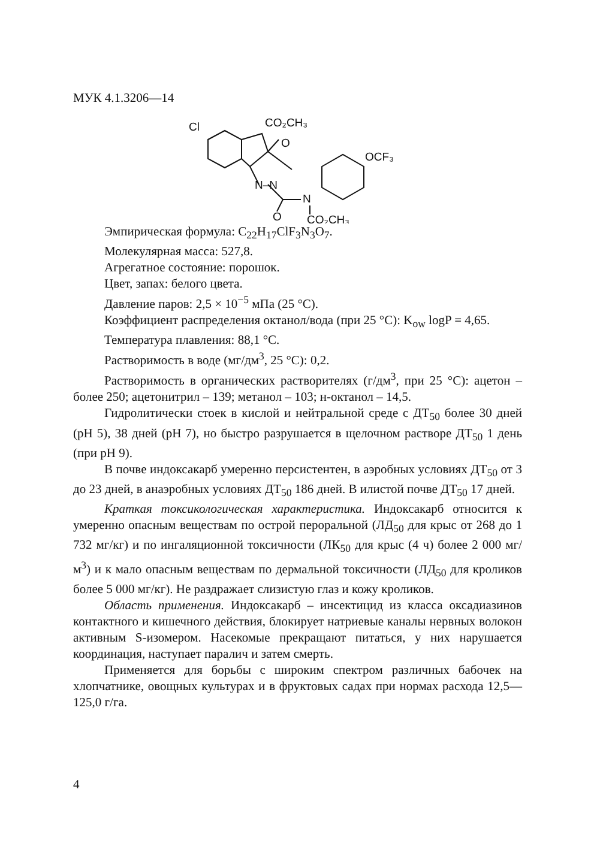МУК 4.1.3206—14
Cl
CO₂CH₃
O
N–N
O
N
CO₂CH₃
OCF₃
Эмпирическая формула: C<sub>22</sub>H<sub>17</sub>ClF<sub>3</sub>N<sub>3</sub>O<sub>7</sub>.
Молекулярная масса: 527,8.
Агрегатное состояние: порошок.
Цвет, запах: белого цвета.
Давление паров: 2,5 × 10<sup>−5</sup> мПа (25 °С).
Коэффициент распределения октанол/вода (при 25 °С): K<sub>ow</sub> logP = 4,65.
Температура плавления: 88,1 °С.
Растворимость в воде (мг/дм<sup>3</sup>, 25 °С): 0,2.
Растворимость в органических растворителях (г/дм<sup>3</sup>, при 25 °С): ацетон – более 250; ацетонитрил – 139; метанол – 103; н-октанол – 14,5.
Гидролитически стоек в кислой и нейтральной среде с ДТ<sub>50</sub> более 30 дней (рН 5), 38 дней (рН 7), но быстро разрушается в щелочном растворе ДТ<sub>50</sub> 1 день (при рН 9).
В почве индоксакарб умеренно персистентен, в аэробных условиях ДТ<sub>50</sub> от 3 до 23 дней, в анаэробных условиях ДТ<sub>50</sub> 186 дней. В илистой почве ДТ<sub>50</sub> 17 дней.
Краткая токсикологическая характеристика. Индоксакарб относится к умеренно опасным веществам по острой пероральной (ЛД<sub>50</sub> для крыс от 268 до 1 732 мг/кг) и по ингаляционной токсичности (ЛК<sub>50</sub> для крыс (4 ч) более 2 000 мг/м<sup>3</sup>) и к мало опасным веществам по дермальной токсичности (ЛД<sub>50</sub> для кроликов более 5 000 мг/кг). Не раздражает слизистую глаз и кожу кроликов.
Область применения. Индоксакарб – инсектицид из класса оксадиазинов контактного и кишечного действия, блокирует натриевые каналы нервных волокон активным S-изомером. Насекомые прекращают питаться, у них нарушается координация, наступает паралич и затем смерть.
Применяется для борьбы с широким спектром различных бабочек на хлопчатнике, овощных культурах и в фруктовых садах при нормах расхода 12,5—125,0 г/га.
4